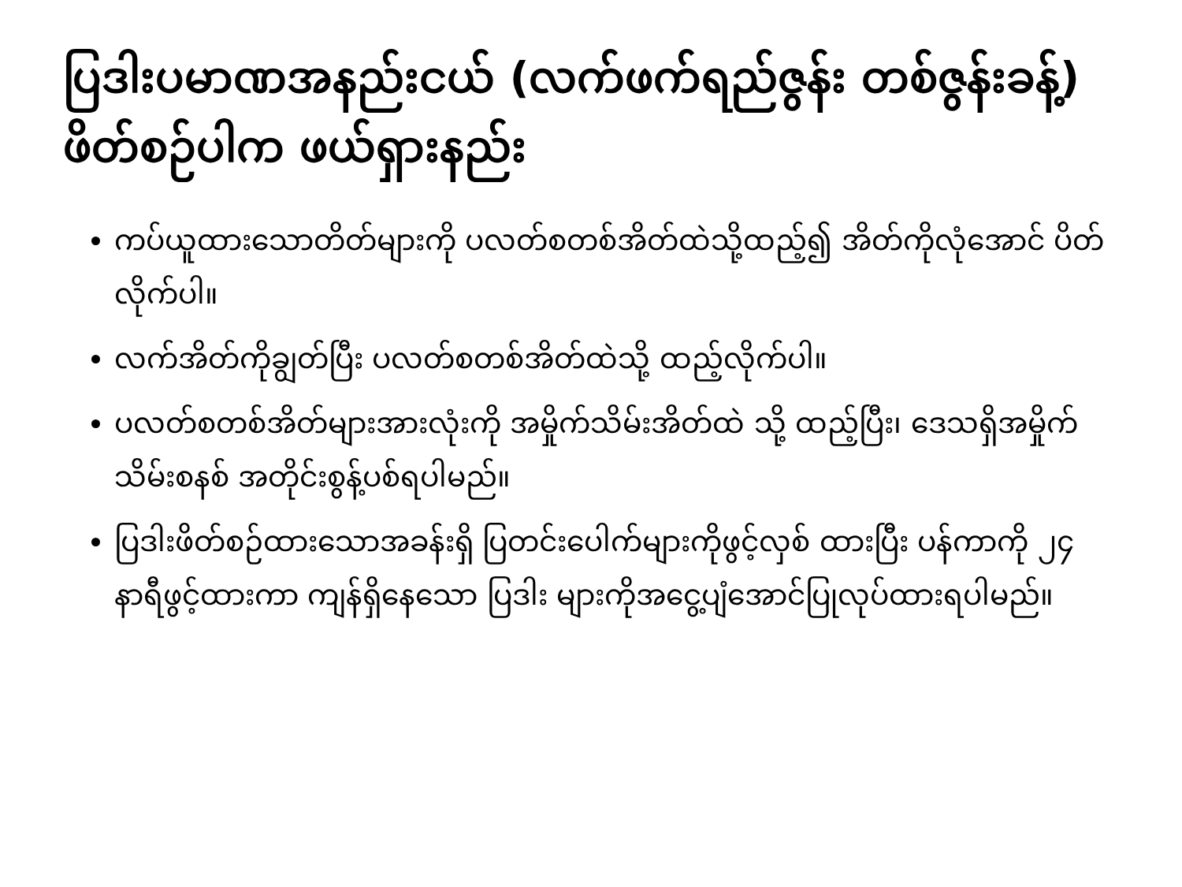ပြဒါးပမာဏအနည်းငယ် (လက်ဖက်ရည်ဇွန်း တစ်ဇွန်းခန့်) ဖိတ်စဉ်ပါက ဖယ်ရှားနည်း
ကပ်ယူထားသောတိတ်များကို ပလတ်စတစ်အိတ်ထဲသို့ထည့်၍ အိတ်ကိုလုံအောင် ပိတ်လိုက်ပါ။
လက်အိတ်ကိုချွတ်ပြီး ပလတ်စတစ်အိတ်ထဲသို့ ထည့်လိုက်ပါ။
ပလတ်စတစ်အိတ်များအားလုံးကို အမှိုက်သိမ်းအိတ်ထဲ သို့ ထည့်ပြီး၊ ဒေသရှိအမှိုက်သိမ်းစနစ် အတိုင်းစွန့်ပစ်ရပါမည်။
ပြဒါးဖိတ်စဉ်ထားသောအခန်းရှိ ပြတင်းပေါက်များကိုဖွင့်လှစ် ထားပြီး ပန်ကာကို ၂၄ နာရီဖွင့်ထားကာ ကျန်ရှိနေသော ပြဒါး များကိုအငွေ့ပျံအောင်ပြုလုပ်ထားရပါမည်။